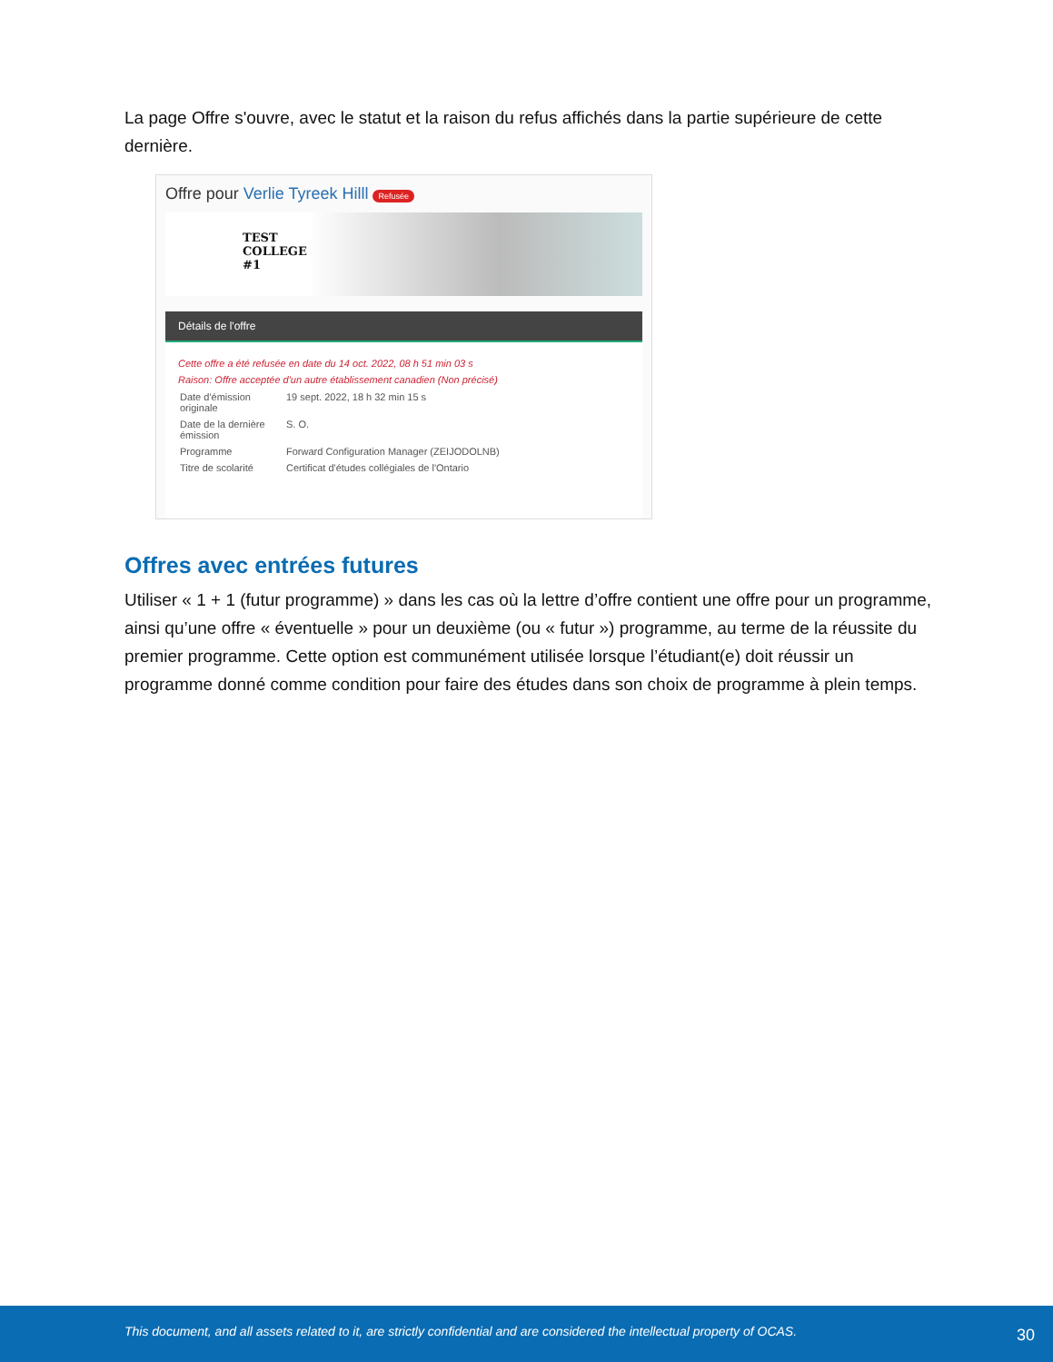La page Offre s'ouvre, avec le statut et la raison du refus affichés dans la partie supérieure de cette dernière.
Offre pour Verlie Tyreek Hilll Refusée
TEST
COLLEGE
#1
Détails de l'offre
Cette offre a été refusée en date du 14 oct. 2022, 08 h 51 min 03 s
Raison: Offre acceptée d'un autre établissement canadien (Non précisé)
| Date d'émission originale | 19 sept. 2022, 18 h 32 min 15 s |
| Date de la dernière émission | S. O. |
| Programme | Forward Configuration Manager (ZEIJODOLNB) |
| Titre de scolarité | Certificat d'études collégiales de l'Ontario |
Offres avec entrées futures
Utiliser « 1 + 1 (futur programme) » dans les cas où la lettre d’offre contient une offre pour un programme, ainsi qu’une offre « éventuelle » pour un deuxième (ou « futur ») programme, au terme de la réussite du premier programme. Cette option est communément utilisée lorsque l’étudiant(e) doit réussir un programme donné comme condition pour faire des études dans son choix de programme à plein temps.
This document, and all assets related to it, are strictly confidential and are considered the intellectual property of OCAS. 30